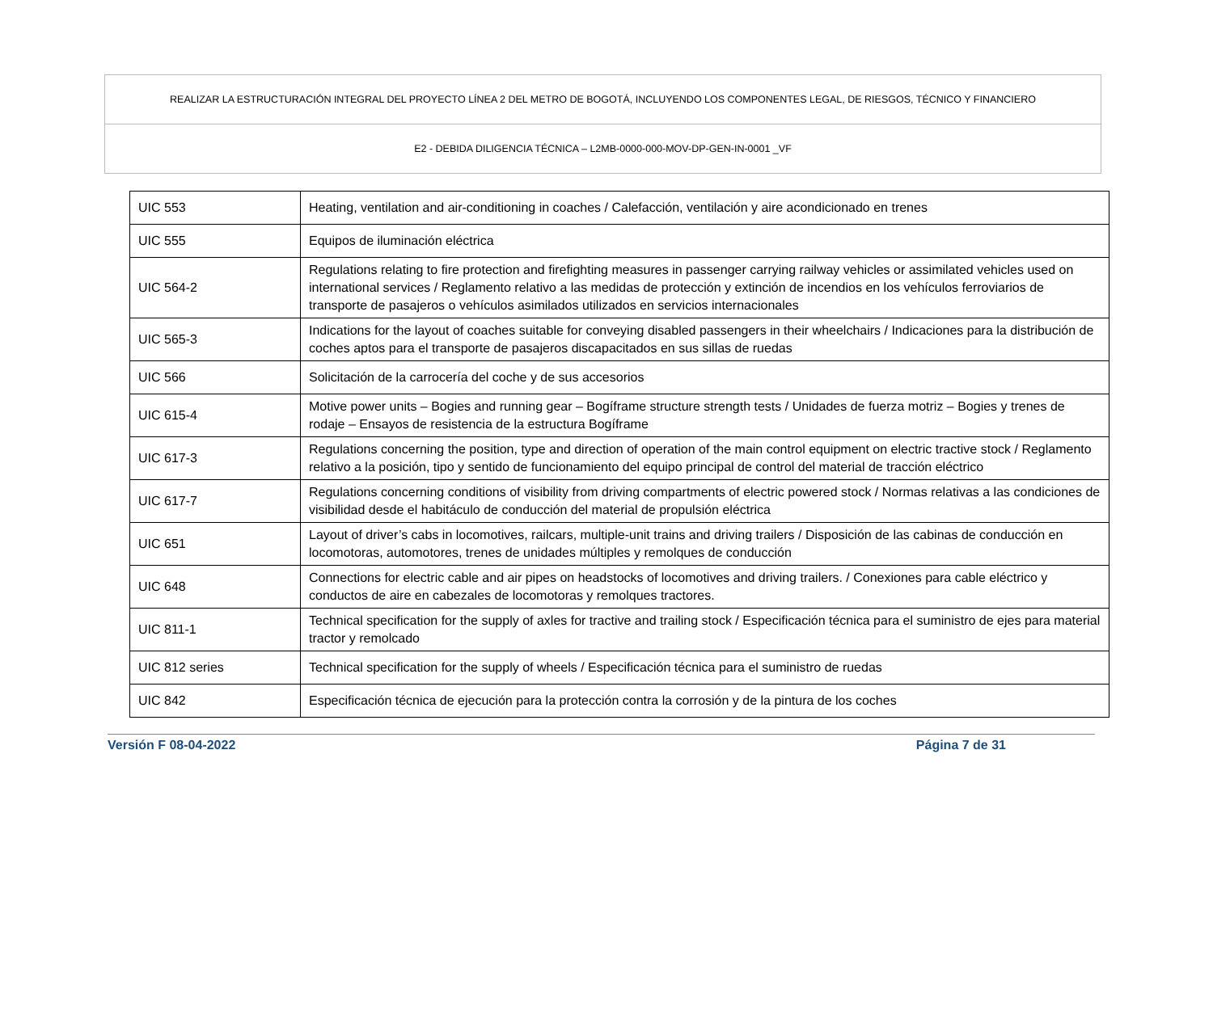| REALIZAR LA ESTRUCTURACIÓN INTEGRAL DEL PROYECTO LÍNEA 2 DEL METRO DE BOGOTÁ, INCLUYENDO LOS COMPONENTES LEGAL, DE RIESGOS, TÉCNICO Y FINANCIERO |
| E2 - DEBIDA DILIGENCIA TÉCNICA – L2MB-0000-000-MOV-DP-GEN-IN-0001 _VF |
| UIC 553 | Heating, ventilation and air-conditioning in coaches / Calefacción, ventilación y aire acondicionado en trenes |
| UIC 555 | Equipos de iluminación eléctrica |
| UIC 564-2 | Regulations relating to fire protection and firefighting measures in passenger carrying railway vehicles or assimilated vehicles used on international services / Reglamento relativo a las medidas de protección y extinción de incendios en los vehículos ferroviarios de transporte de pasajeros o vehículos asimilados utilizados en servicios internacionales |
| UIC 565-3 | Indications for the layout of coaches suitable for conveying disabled passengers in their wheelchairs / Indicaciones para la distribución de coches aptos para el transporte de pasajeros discapacitados en sus sillas de ruedas |
| UIC 566 | Solicitación de la carrocería del coche y de sus accesorios |
| UIC 615-4 | Motive power units – Bogies and running gear – Bogíframe structure strength tests / Unidades de fuerza motriz – Bogies y trenes de rodaje – Ensayos de resistencia de la estructura Bogíframe |
| UIC 617-3 | Regulations concerning the position, type and direction of operation of the main control equipment on electric tractive stock / Reglamento relativo a la posición, tipo y sentido de funcionamiento del equipo principal de control del material de tracción eléctrico |
| UIC 617-7 | Regulations concerning conditions of visibility from driving compartments of electric powered stock / Normas relativas a las condiciones de visibilidad desde el habitáculo de conducción del material de propulsión eléctrica |
| UIC 651 | Layout of driver’s cabs in locomotives, railcars, multiple-unit trains and driving trailers / Disposición de las cabinas de conducción en locomotoras, automotores, trenes de unidades múltiples y remolques de conducción |
| UIC 648 | Connections for electric cable and air pipes on headstocks of locomotives and driving trailers. / Conexiones para cable eléctrico y conductos de aire en cabezales de locomotoras y remolques tractores. |
| UIC 811-1 | Technical specification for the supply of axles for tractive and trailing stock / Especificación técnica para el suministro de ejes para material tractor y remolcado |
| UIC 812 series | Technical specification for the supply of wheels / Especificación técnica para el suministro de ruedas |
| UIC 842 | Especificación técnica de ejecución para la protección contra la corrosión y de la pintura de los coches |
Versión F 08-04-2022 Página 7 de 31